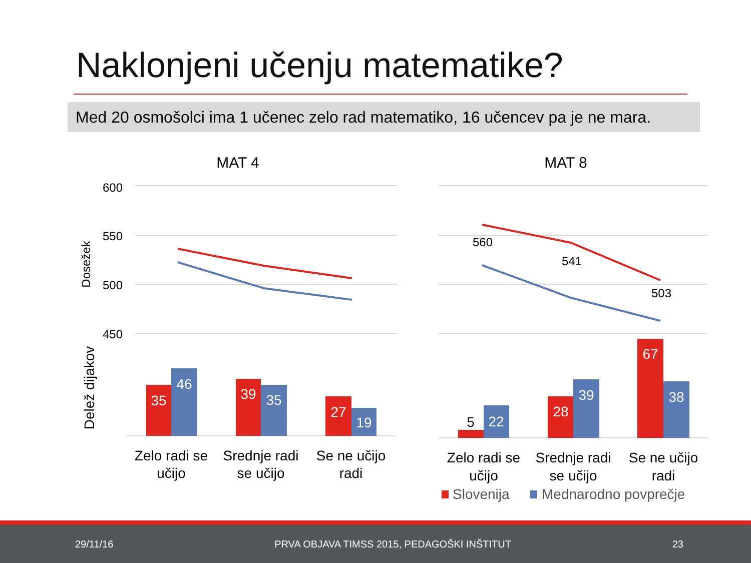Naklonjeni učenju matematike?
Med 20 osmošolci ima 1 učenec zelo rad matematiko, 16 učencev pa je ne mara.
MAT 4
MAT 8
600
550
500
450
Dosežek
Delež dijakov
560
541
503
35
46
39
35
27
19
22
28
39
67
38
5
Zelo radi se
učijo
Srednje radi
se učijo
Se ne učijo
radi
Zelo radi se
učijo
Srednje radi
se učijo
Se ne učijo
radi
Slovenija
Mednarodno povprečje
29/11/16 PRVA OBJAVA TIMSS 2015, PEDAGOŠKI INŠTITUT 23